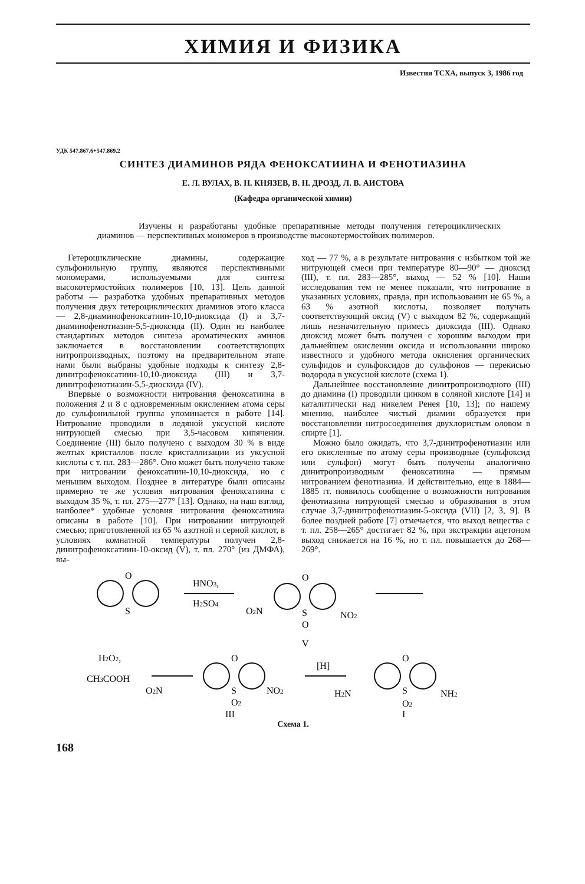ХИМИЯ И ФИЗИКА
Известия ТСХА, выпуск 3, 1986 год
УДК 547.867.6+547.869.2
СИНТЕЗ ДИАМИНОВ РЯДА ФЕНОКСАТИИНА И ФЕНОТИАЗИНА
Е. Л. ВУЛАХ, В. Н. КНЯЗЕВ, В. Н. ДРОЗД, Л. В. АИСТОВА
(Кафедра органической химии)
Изучены и разработаны удобные препаративные методы получения гетероциклических диаминов — перспективных мономеров в производстве высокотермостойких полимеров.
Гетероциклические диамины, содержащие сульфонильную группу, являются перспективными мономерами, используемыми для синтеза высокотермостойких полимеров [10, 13]. Цель данной работы — разработка удобных препаративных методов получения двух гетероциклических диаминов этого класса — 2,8-диаминофеноксатиин-10,10-диоксида (I) и 3,7-диаминофенотиазин-5,5-диоксида (II). Один из наиболее стандартных методов синтеза ароматических аминов заключается в восстановлении соответствующих нитропроизводных, поэтому на предварительном этапе нами были выбраны удобные подходы к синтезу 2,8-динитрофеноксатиин-10,10-диоксида (III) и 3,7-динитрофенотиазин-5,5-диоскида (IV).
Впервые о возможности нитрования феноксатиина в положения 2 и 8 с одновременным окислением атома серы до сульфонильной группы упоминается в работе [14]. Нитрование проводили в ледяной уксусной кислоте нитрующей смесью при 3,5-часовом кипячении. Соединение (III) было получено с выходом 30 % в виде желтых кристаллов после кристаллизации из уксусной кислоты с т. пл. 283—286°. Оно может быть получено также при нитровании феноксатиин-10,10-диоксида, но с меньшим выходом. Позднее в литературе были описаны примерно те же условия нитрования феноксатиина с выходом 35 %, т. пл. 275—277° [13]. Однако, на наш взгляд, наиболее* удобные условия нитрования феноксатиина описаны в работе [10]. При нитровании нитрующей смесью; приготовленной из 65 % азотной и серной кислот, в условиях комнатной температуры получен 2,8-динитрофеноксатиин-10-оксид (V), т. пл. 270° (из ДМФА), вы-
ход — 77 %, а в результате нитрования с избытком той же нитрующей смеси при температуре 80—90° — диоксид (III), т. пл. 283—285°, выход — 52 % [10]. Наши исследования тем не менее показали, что нитрование в указанных условиях, правда, при использовании не 65 %, а 63 % азотной кислоты, позволяет получать соответствующий оксид (V) с выходом 82 %, содержащий лишь незначительную примесь диоксида (III). Однако диоксид может быть получен с хорошим выходом при дальнейшем окислении оксида и использовании широко известного и удобного метода окисления органических сульфидов и сульфоксидов до сульфонов — перекисью водорода в уксусной кислоте (схема 1).
Дальнейшее восстановление динитропроизводного (III) до диамина (I) проводили цинком в соляной кислоте [14] и каталитически над никелем Ренея [10, 13]; по нашему мнению, наиболее чистый диамин образуется при восстановлении нитросоединения двухлористым оловом в спирте [1].
Можно было ожидать, что 3,7-динитрофенотиазин или его окисленные по атому серы производные (сульфоксид или сульфон) могут быть получены аналогично динитропроизводным феноксатиина — прямым нитрованием фенотиазина. И действительно, еще в 1884—1885 гг. появилось сообщение о возможности нитрования фенотиазина нитрующей смесью и образования в этом случае 3,7-динитрофенотиазин-5-оксида (VII) [2, 3, 9]. В более поздней работе [7] отмечается, что выход вещества с т. пл. 258—265° достигает 82 %, при экстракции ацетоном выход снижается на 16 %, но т. пл. повышается до 268—269°.
O
S
HNO3,
H2SO4
O
S
O
O2N
NO2
V
H2O2,
CH3COOH
O2N
O
S
O2
NO2
[H]
H2N
O
S
O2
NH2
III
I
Схема 1.
168